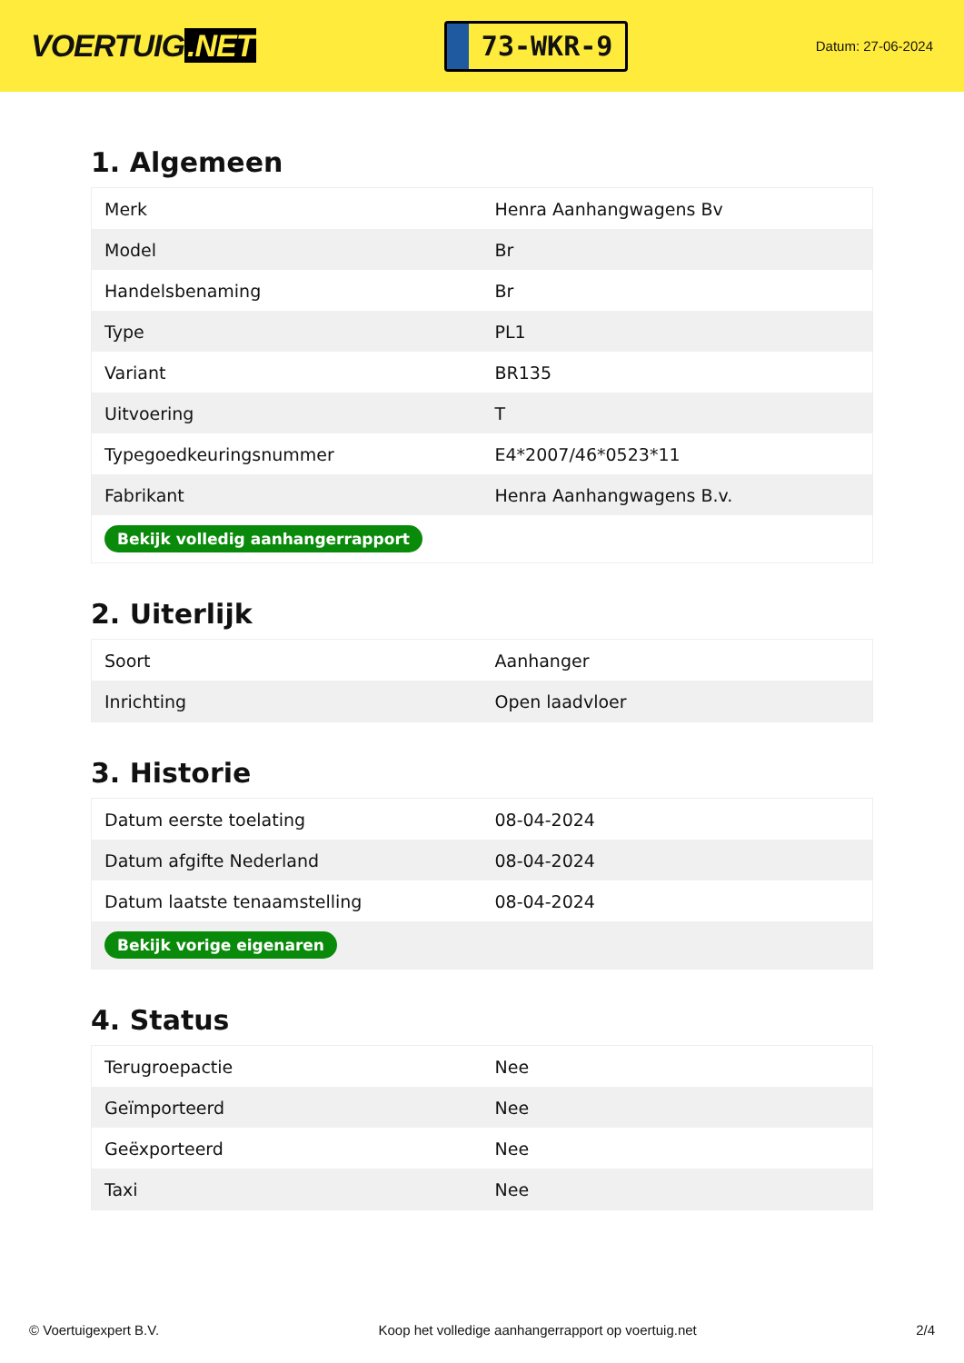VOERTUIG.NET
73-WKR-9
Datum: 27-06-2024
1. Algemeen
| Merk | Henra Aanhangwagens Bv |
| Model | Br |
| Handelsbenaming | Br |
| Type | PL1 |
| Variant | BR135 |
| Uitvoering | T |
| Typegoedkeuringsnummer | E4*2007/46*0523*11 |
| Fabrikant | Henra Aanhangwagens B.v. |
| Bekijk volledig aanhangerrapport | |
2. Uiterlijk
| Soort | Aanhanger |
| Inrichting | Open laadvloer |
3. Historie
| Datum eerste toelating | 08-04-2024 |
| Datum afgifte Nederland | 08-04-2024 |
| Datum laatste tenaamstelling | 08-04-2024 |
| Bekijk vorige eigenaren | |
4. Status
| Terugroepactie | Nee |
| Geïmporteerd | Nee |
| Geëxporteerd | Nee |
| Taxi | Nee |
© Voertuigexpert B.V. Koop het volledige aanhangerrapport op voertuig.net 2/4